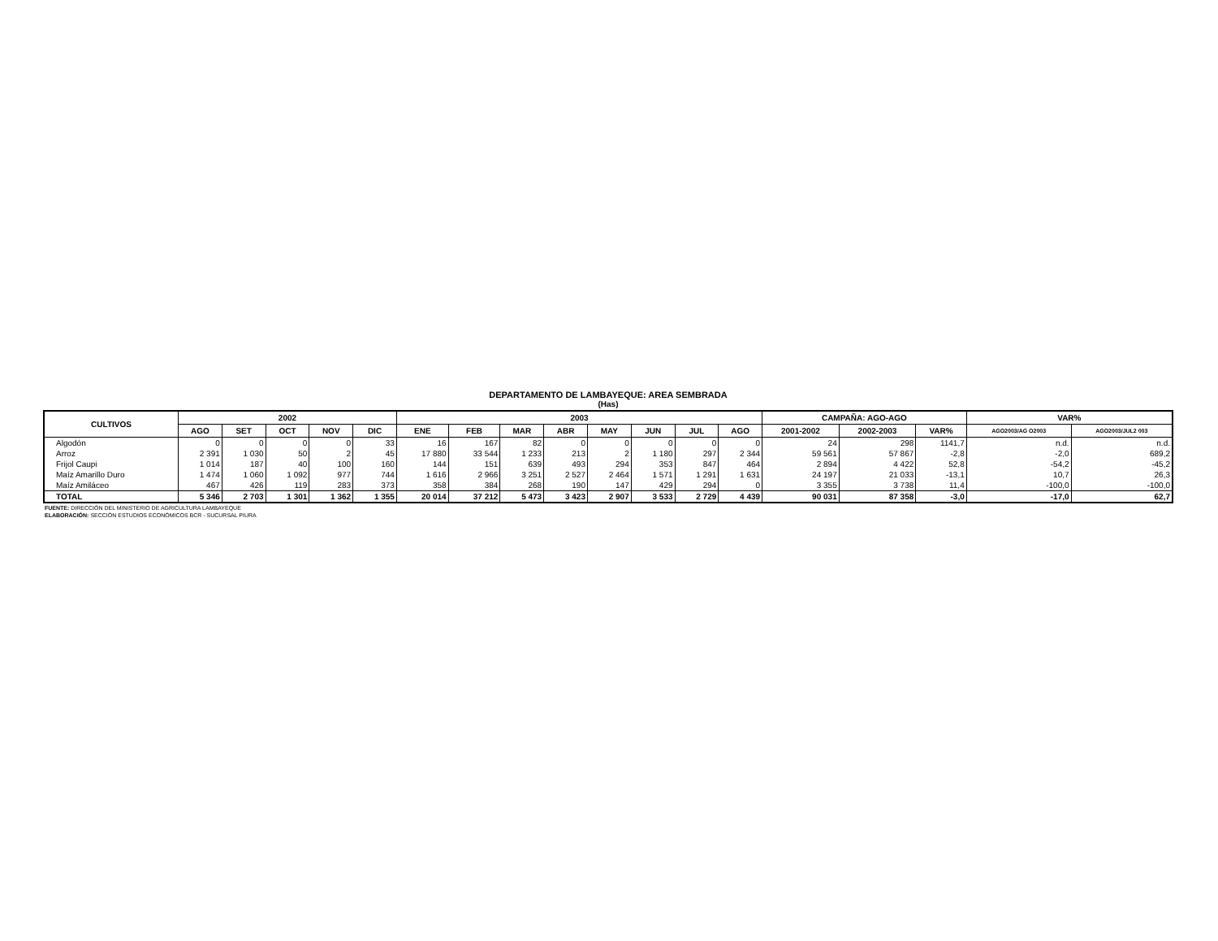DEPARTAMENTO DE LAMBAYEQUE: AREA SEMBRADA
(Has)
| CULTIVOS | 2002 | | | | | 2003 | | | | | | | | CAMPAÑA: AGO-AGO | | | VAR% | |
| --- | --- | --- | --- | --- | --- | --- | --- | --- | --- | --- | --- | --- | --- | --- | --- | --- | --- | --- |
| | AGO | SET | OCT | NOV | DIC | ENE | FEB | MAR | ABR | MAY | JUN | JUL | AGO | 2001-2002 | 2002-2003 | VAR% | AGO2003/AG O2003 | AGO2003/JUL2 003 |
| Algodón | 0 | 0 | 0 | 0 | 33 | 16 | 167 | 82 | 0 | 0 | 0 | 0 | 0 | 24 | 298 | 1141,7 | n.d. | n.d. |
| Arroz | 2 391 | 1 030 | 50 | 2 | 45 | 17 880 | 33 544 | 1 233 | 213 | 2 | 1 180 | 297 | 2 344 | 59 561 | 57 867 | -2,8 | -2,0 | 689,2 |
| Frijol Caupi | 1 014 | 187 | 40 | 100 | 160 | 144 | 151 | 639 | 493 | 294 | 353 | 847 | 464 | 2 894 | 4 422 | 52,8 | -54,2 | -45,2 |
| Maíz Amarillo Duro | 1 474 | 1 060 | 1 092 | 977 | 744 | 1 616 | 2 966 | 3 251 | 2 527 | 2 464 | 1 571 | 1 291 | 1 631 | 24 197 | 21 033 | -13,1 | 10,7 | 26,3 |
| Maíz Amiláceo | 467 | 426 | 119 | 283 | 373 | 358 | 384 | 268 | 190 | 147 | 429 | 294 | 0 | 3 355 | 3 738 | 11,4 | -100,0 | -100,0 |
| TOTAL | 5 346 | 2 703 | 1 301 | 1 362 | 1 355 | 20 014 | 37 212 | 5 473 | 3 423 | 2 907 | 3 533 | 2 729 | 4 439 | 90 031 | 87 358 | -3,0 | -17,0 | 62,7 |
FUENTE: DIRECCIÓN DEL MINISTERIO DE AGRICULTURA LAMBAYEQUE
ELABORACIÓN: SECCIÓN ESTUDIOS ECONÓMICOS BCR - SUCURSAL PIURA